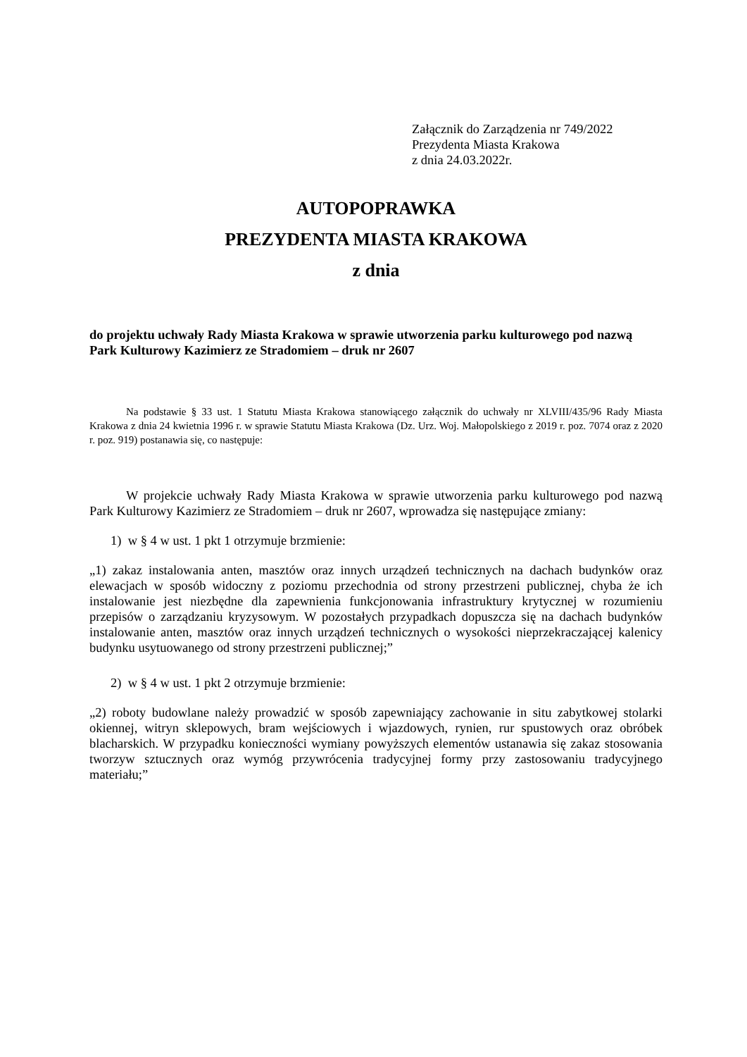Załącznik do Zarządzenia nr 749/2022
Prezydenta Miasta Krakowa
z dnia 24.03.2022r.
AUTOPOPRAWKA
PREZYDENTA MIASTA KRAKOWA
z dnia
do projektu uchwały Rady Miasta Krakowa w sprawie utworzenia parku kulturowego pod nazwą Park Kulturowy Kazimierz ze Stradomiem – druk nr 2607
Na podstawie § 33 ust. 1 Statutu Miasta Krakowa stanowiącego załącznik do uchwały nr XLVIII/435/96 Rady Miasta Krakowa z dnia 24 kwietnia 1996 r. w sprawie Statutu Miasta Krakowa (Dz. Urz. Woj. Małopolskiego z 2019 r. poz. 7074 oraz z 2020 r. poz. 919) postanawia się, co następuje:
W projekcie uchwały Rady Miasta Krakowa w sprawie utworzenia parku kulturowego pod nazwą Park Kulturowy Kazimierz ze Stradomiem – druk nr 2607, wprowadza się następujące zmiany:
1) w § 4 w ust. 1 pkt 1 otrzymuje brzmienie:
„1) zakaz instalowania anten, masztów oraz innych urządzeń technicznych na dachach budynków oraz elewacjach w sposób widoczny z poziomu przechodnia od strony przestrzeni publicznej, chyba że ich instalowanie jest niezbędne dla zapewnienia funkcjonowania infrastruktury krytycznej w rozumieniu przepisów o zarządzaniu kryzysowym. W pozostałych przypadkach dopuszcza się na dachach budynków instalowanie anten, masztów oraz innych urządzeń technicznych o wysokości nieprzekraczającej kalenicy budynku usytuowanego od strony przestrzeni publicznej;”
2) w § 4 w ust. 1 pkt 2 otrzymuje brzmienie:
„2) roboty budowlane należy prowadzić w sposób zapewniający zachowanie in situ zabytkowej stolarki okiennej, witryn sklepowych, bram wejściowych i wjazdowych, rynien, rur spustowych oraz obróbek blacharskich. W przypadku konieczności wymiany powyższych elementów ustanawia się zakaz stosowania tworzyw sztucznych oraz wymóg przywrócenia tradycyjnej formy przy zastosowaniu tradycyjnego materiału;”